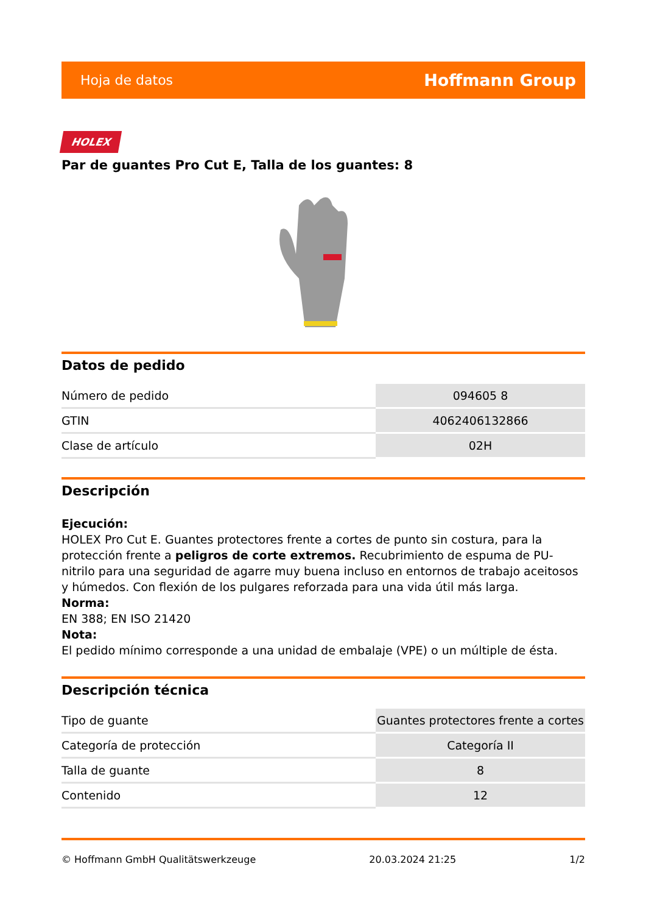Hoja de datos Hoffmann Group
HOLEX
Par de guantes Pro Cut E, Talla de los guantes: 8
Datos de pedido
| Número de pedido | 094605 8 |
| GTIN | 4062406132866 |
| Clase de artículo | 02H |
Descripción
Ejecución:
HOLEX Pro Cut E. Guantes protectores frente a cortes de punto sin costura, para la protección frente a peligros de corte extremos. Recubrimiento de espuma de PU-nitrilo para una seguridad de agarre muy buena incluso en entornos de trabajo aceitosos y húmedos. Con flexión de los pulgares reforzada para una vida útil más larga.
Norma:
EN 388; EN ISO 21420
Nota:
El pedido mínimo corresponde a una unidad de embalaje (VPE) o un múltiple de ésta.
Descripción técnica
| Tipo de guante | Guantes protectores frente a cortes |
| Categoría de protección | Categoría II |
| Talla de guante | 8 |
| Contenido | 12 |
© Hoffmann GmbH Qualitätswerkzeuge 20.03.2024 21:25 1/2